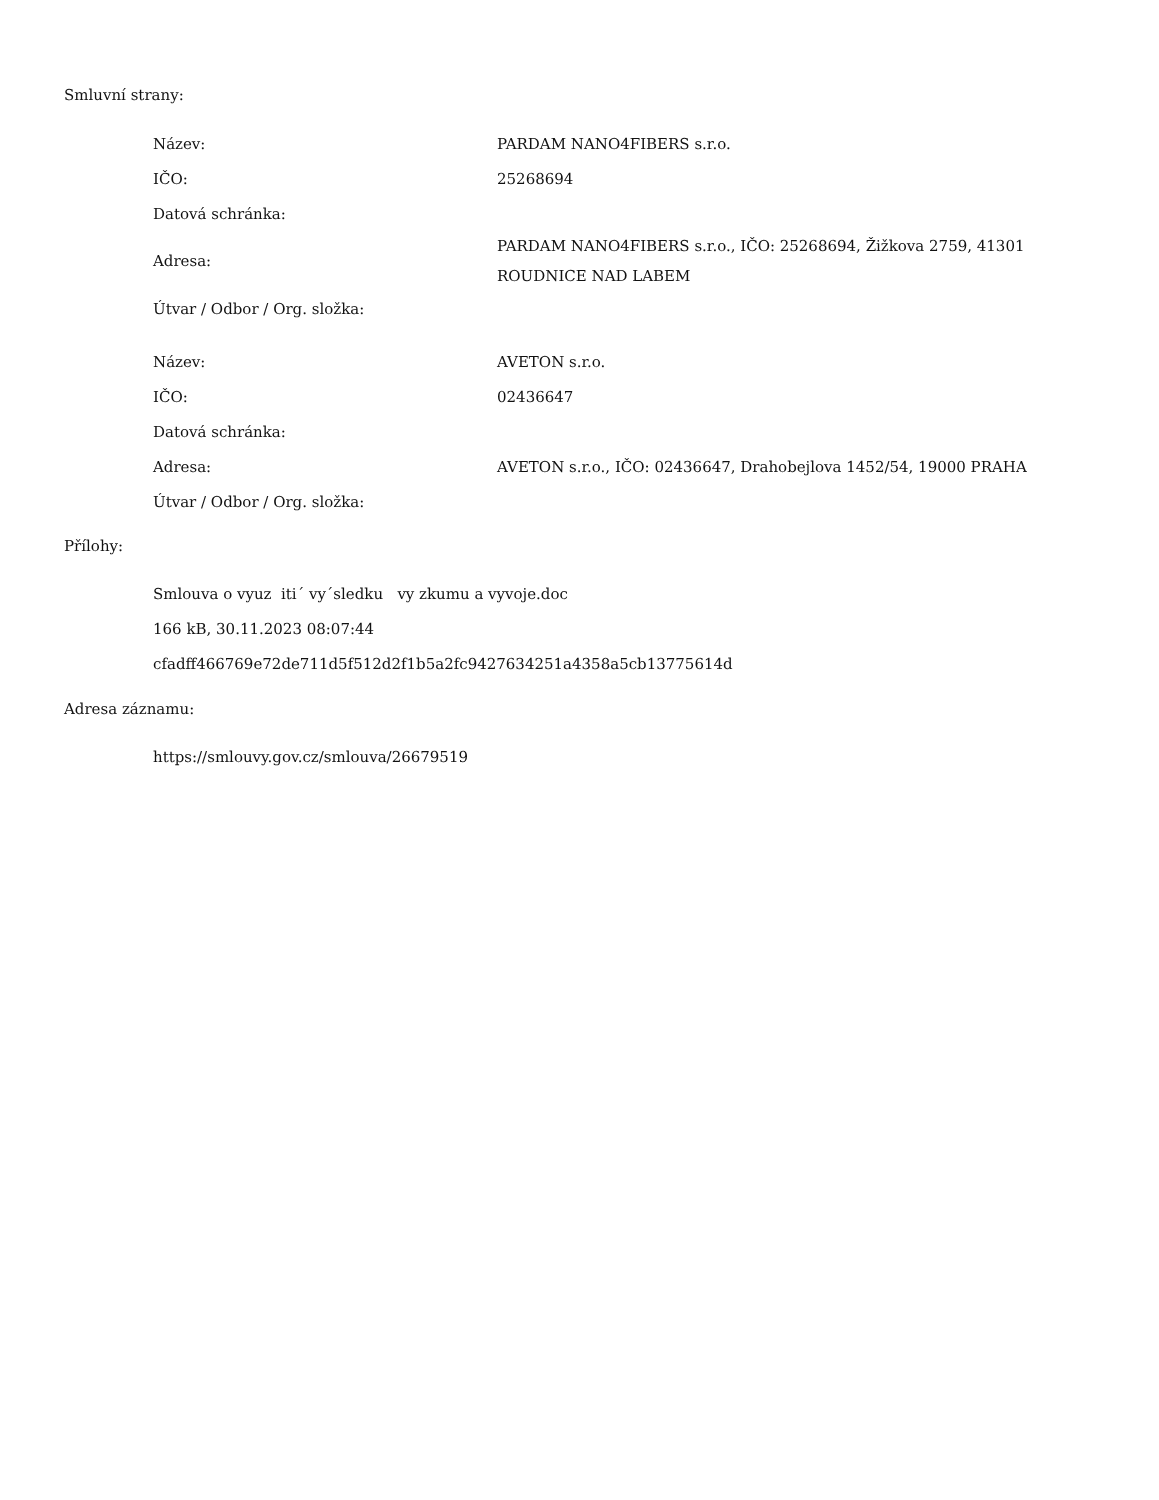Smluvní strany:
| Název: | PARDAM NANO4FIBERS s.r.o. |
| IČO: | 25268694 |
| Datová schránka: | |
| Adresa: | PARDAM NANO4FIBERS s.r.o., IČO: 25268694, Žižkova 2759, 41301 ROUDNICE NAD LABEM |
| Útvar / Odbor / Org. složka: | |
| Název: | AVETON s.r.o. |
| IČO: | 02436647 |
| Datová schránka: | |
| Adresa: | AVETON s.r.o., IČO: 02436647, Drahobejlova 1452/54, 19000 PRAHA |
| Útvar / Odbor / Org. složka: | |
Přílohy:
Smlouva o vyuz iti´ vy´sledku vy zkumu a vyvoje.doc
166 kB, 30.11.2023 08:07:44
cfadff466769e72de711d5f512d2f1b5a2fc9427634251a4358a5cb13775614d
Adresa záznamu:
https://smlouvy.gov.cz/smlouva/26679519